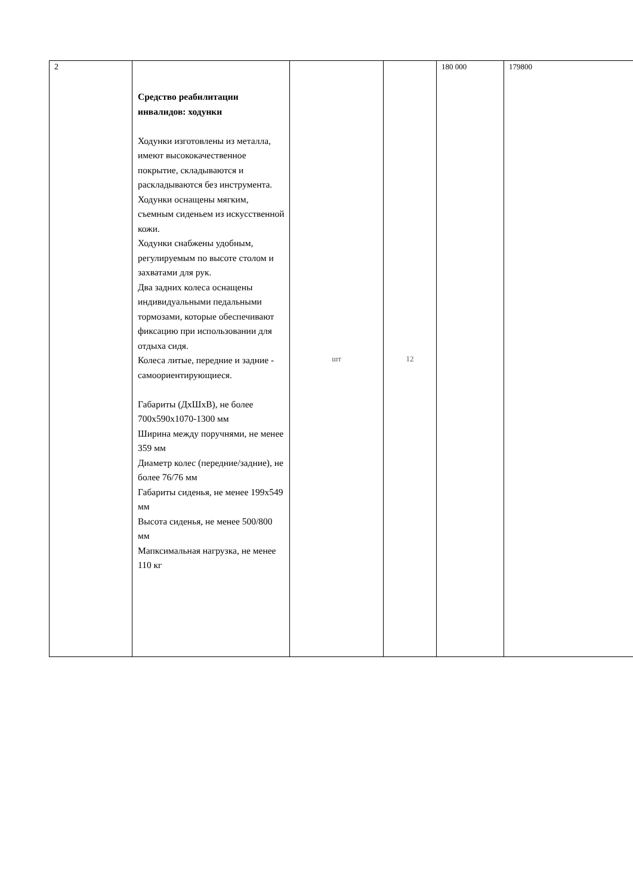| 2 | Средство реабилитации инвалидов: ходунки Ходунки изготовлены из металла, имеют высококачественное покрытие, складываются и раскладываются без инструмента. Ходунки оснащены мягким, съемным сиденьем из искусственной кожи. Ходунки снабжены удобным, регулируемым по высоте столом и захватами для рук. Два задних колеса оснащены индивидуальными педальными тормозами, которые обеспечивают фиксацию при использовании для отдыха сидя. Колеса литые, передние и задние - самоориентирующиеся. Габариты (ДхШхВ), не более 700х590х1070-1300 мм Ширина между поручнями, не менее 359 мм Диаметр колес (передние/задние), не более 76/76 мм Габариты сиденья, не менее 199х549 мм Высота сиденья, не менее 500/800 мм Мапксимальная нагрузка, не менее 110 кг | шт | 12 | 180 000 | 179800 |